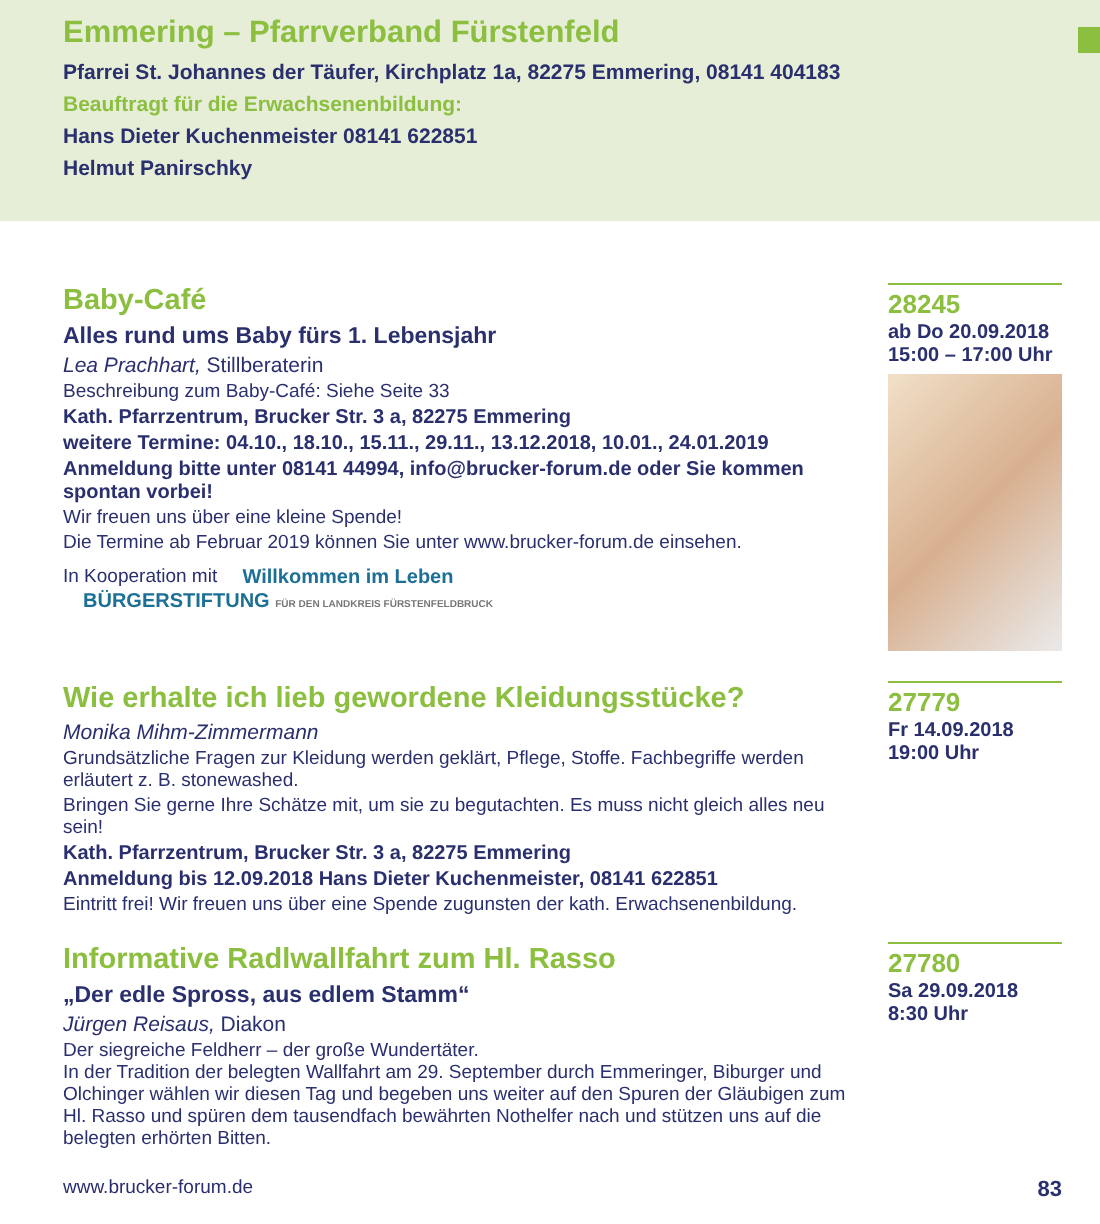Emmering – Pfarrverband Fürstenfeld
Pfarrei St. Johannes der Täufer, Kirchplatz 1a, 82275 Emmering, 08141 404183
Beauftragt für die Erwachsenenbildung:
Hans Dieter Kuchenmeister 08141 622851
Helmut Panirschky
Baby-Café
Alles rund ums Baby fürs 1. Lebensjahr
Lea Prachhart, Stillberaterin
Beschreibung zum Baby-Café: Siehe Seite 33
Kath. Pfarrzentrum, Brucker Str. 3 a, 82275 Emmering
weitere Termine: 04.10., 18.10., 15.11., 29.11., 13.12.2018, 10.01., 24.01.2019
Anmeldung bitte unter 08141 44994, info@brucker-forum.de oder Sie kommen spontan vorbei!
Wir freuen uns über eine kleine Spende!
Die Termine ab Februar 2019 können Sie unter www.brucker-forum.de einsehen.
In Kooperation mit Willkommen im Leben BÜRGERSTIFTUNG FÜR DEN LANDKREIS FÜRSTENFELDBRUCK
28245
ab Do 20.09.2018
15:00 – 17:00 Uhr
Wie erhalte ich lieb gewordene Kleidungsstücke?
Monika Mihm-Zimmermann
Grundsätzliche Fragen zur Kleidung werden geklärt, Pflege, Stoffe. Fachbegriffe werden erläutert z. B. stonewashed.
Bringen Sie gerne Ihre Schätze mit, um sie zu begutachten. Es muss nicht gleich alles neu sein!
Kath. Pfarrzentrum, Brucker Str. 3 a, 82275 Emmering
Anmeldung bis 12.09.2018 Hans Dieter Kuchenmeister, 08141 622851
Eintritt frei! Wir freuen uns über eine Spende zugunsten der kath. Erwachsenenbildung.
27779
Fr 14.09.2018
19:00 Uhr
Informative Radlwallfahrt zum Hl. Rasso
„Der edle Spross, aus edlem Stamm“
Jürgen Reisaus, Diakon
Der siegreiche Feldherr – der große Wundertäter.
In der Tradition der belegten Wallfahrt am 29. September durch Emmeringer, Biburger und Olchinger wählen wir diesen Tag und begeben uns weiter auf den Spuren der Gläubigen zum Hl. Rasso und spüren dem tausendfach bewährten Nothelfer nach und stützen uns auf die belegten erhörten Bitten.
27780
Sa 29.09.2018
8:30 Uhr
www.brucker-forum.de 83